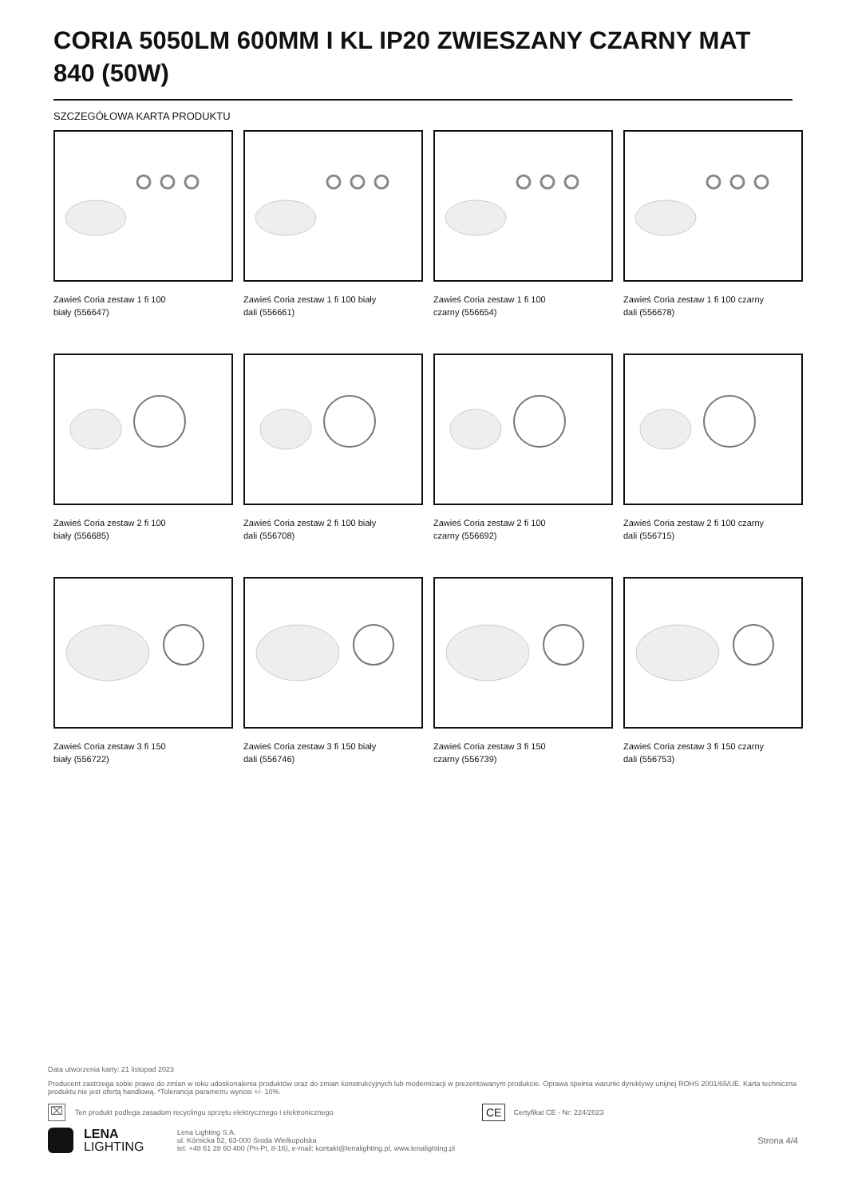CORIA 5050LM 600MM I KL IP20 ZWIESZANY CZARNY MAT 840 (50W)
SZCZEGÓŁOWA KARTA PRODUKTU
Zawieś Coria zestaw 1 fi 100
biały (556647)
Zawieś Coria zestaw 1 fi 100 biały
dali (556661)
Zawieś Coria zestaw 1 fi 100
czarny (556654)
Zawieś Coria zestaw 1 fi 100 czarny
dali (556678)
Zawieś Coria zestaw 2 fi 100
biały (556685)
Zawieś Coria zestaw 2 fi 100 biały
dali (556708)
Zawieś Coria zestaw 2 fi 100
czarny (556692)
Zawieś Coria zestaw 2 fi 100 czarny
dali (556715)
Zawieś Coria zestaw 3 fi 150
biały (556722)
Zawieś Coria zestaw 3 fi 150 biały
dali (556746)
Zawieś Coria zestaw 3 fi 150
czarny (556739)
Zawieś Coria zestaw 3 fi 150 czarny
dali (556753)
Data utworzenia karty: 21 listopad 2023
Producent zastrzega sobie prawo do zmian w toku udoskonalenia produktów oraz do zmian konstrukcyjnych lub modernizacji w prezentowanym produkcie. Oprawa spełnia warunki dyrektywy unijnej ROHS 2001/65/UE. Karta techniczna produktu nie jest ofertą handlową. *Tolerancja parametru wynosi +/- 10%.
⌧ Ten produkt podlega zasadom recyclingu sprzętu elektrycznego i elektronicznego CE Certyfikat CE - Nr: 224/2023
LENA
LIGHTING
Lena Lighting S.A.
ul. Kórnicka 52, 63-000 Środa Wielkopolska
tel. +48 61 28 60 400 (Pn-Pt, 8-16), e-mail: kontakt@lenalighting.pl, www.lenalighting.pl
Strona 4/4